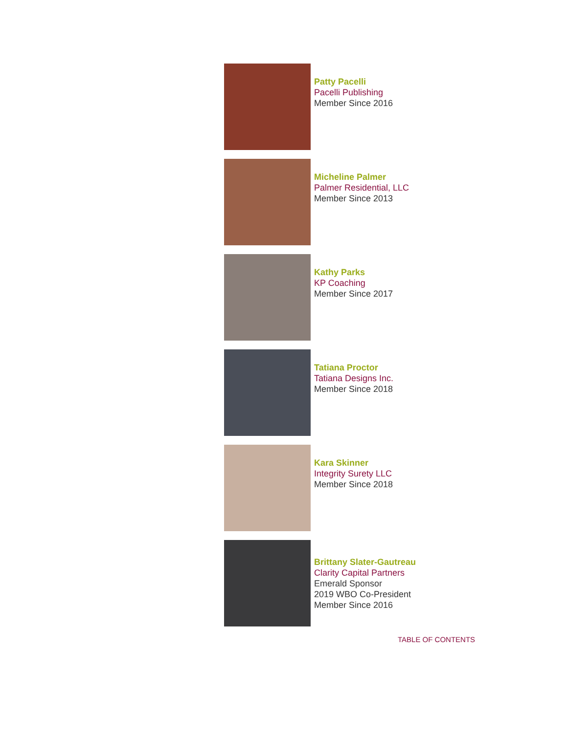Patty Pacelli
Pacelli Publishing
Member Since 2016
Micheline Palmer
Palmer Residential, LLC
Member Since 2013
Kathy Parks
KP Coaching
Member Since 2017
Tatiana Proctor
Tatiana Designs Inc.
Member Since 2018
Kara Skinner
Integrity Surety LLC
Member Since 2018
Brittany Slater-Gautreau
Clarity Capital Partners
Emerald Sponsor
2019 WBO Co-President
Member Since 2016
TABLE OF CONTENTS